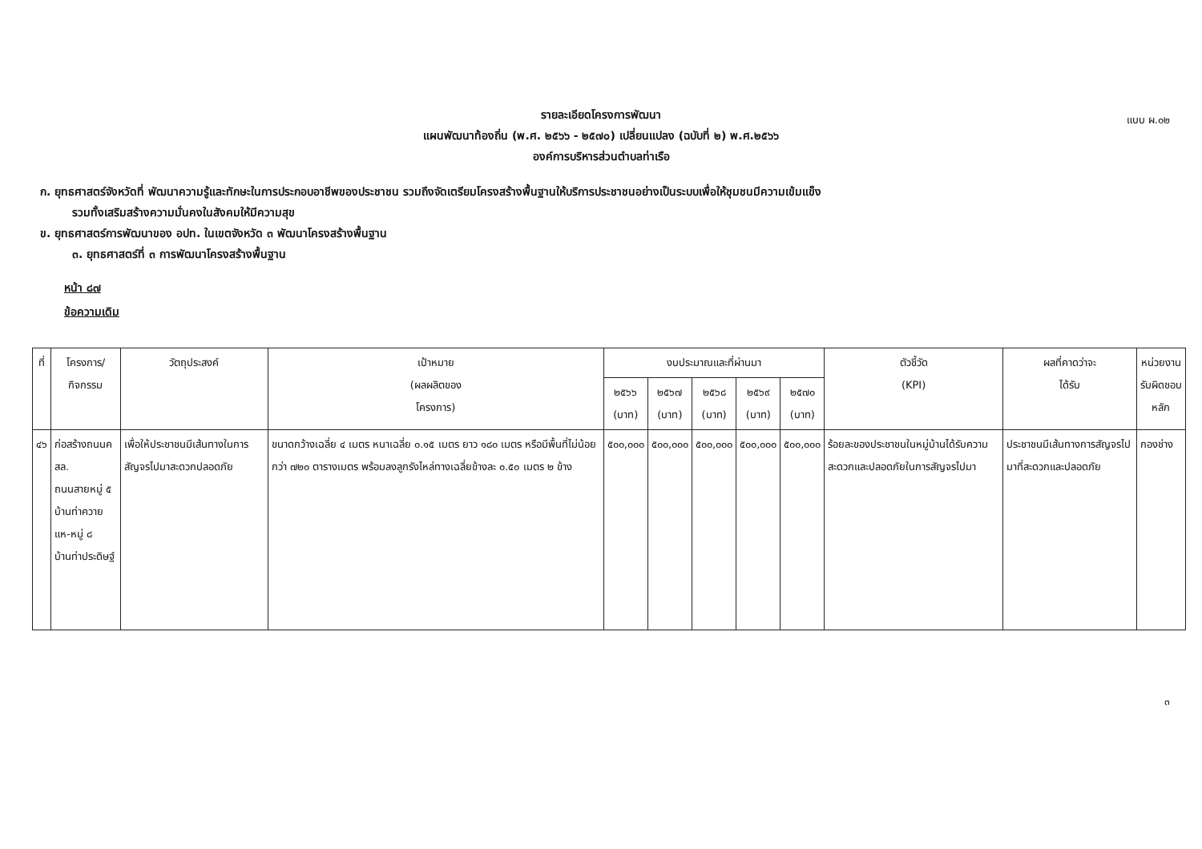แบบ ผ.๐๒
รายละเอียดโครงการพัฒนา
แผนพัฒนาท้องถิ่น (พ.ศ. ๒๕๖๖ - ๒๕๗๐) เปลี่ยนแปลง (ฉบับที่ ๒) พ.ศ.๒๕๖๖
องค์การบริหารส่วนตำบลท่าเรือ
ก. ยุทธศาสตร์จังหวัดที่ พัฒนาความรู้และทักษะในการประกอบอาชีพของประชาชน รวมถึงจัดเตรียมโครงสร้างพื้นฐานให้บริการประชาชนอย่างเป็นระบบเพื่อให้ชุมชนมีความเข้มแข็ง
รวมทั้งเสริมสร้างความมั่นคงในสังคมให้มีความสุข
ข. ยุทธศาสตร์การพัฒนาของ อปท. ในเขตจังหวัด ๓ พัฒนาโครงสร้างพื้นฐาน
๓. ยุทธศาสตร์ที่ ๓ การพัฒนาโครงสร้างพื้นฐาน
หน้า ๘๗
ข้อความเดิม
| ที่ | โครงการ/กิจกรรม | วัตถุประสงค์ | เป้าหมาย (ผลผลิตของ โครงการ) | งบประมาณและที่ผ่านมา | | | | | ตัวชี้วัด (KPI) | ผลที่คาดว่าจะ ได้รับ | หน่วยงาน รับผิดชอบหลัก |
| --- | --- | --- | --- | --- | --- | --- | --- | --- | --- | --- | --- |
| | | | | ๒๕๖๖ (บาท) | ๒๕๖๗ (บาท) | ๒๕๖๘ (บาท) | ๒๕๖๙ (บาท) | ๒๕๗๐ (บาท) | | | |
| ๔๖ | ก่อสร้างถนนคสล. ถนนสายหมู่ ๕ บ้านท่าควายแห-หมู่ ๘ บ้านท่าประดิษฐ์ | เพื่อให้ประชาชนมีเส้นทางในการสัญจรไปมาสะดวกปลอดภัย | ขนาดกว้างเฉลี่ย ๔ เมตร หนาเฉลี่ย ๐.๑๕ เมตร ยาว ๑๘๐ เมตร หรือมีพื้นที่ไม่น้อยกว่า ๗๒๐ ตารางเมตร พร้อมลงลูกรังไหล่ทางเฉลี่ยข้างละ ๐.๕๐ เมตร ๒ ข้าง | ๕๐๐,๐๐๐ | ๕๐๐,๐๐๐ | ๕๐๐,๐๐๐ | ๕๐๐,๐๐๐ | ๕๐๐,๐๐๐ | ร้อยละของประชาชนในหมู่บ้านได้รับความสะดวกและปลอดภัยในการสัญจรไปมา | ประชาชนมีเส้นทางการสัญจรไปมาที่สะดวกและปลอดภัย | กองช่าง |
๓